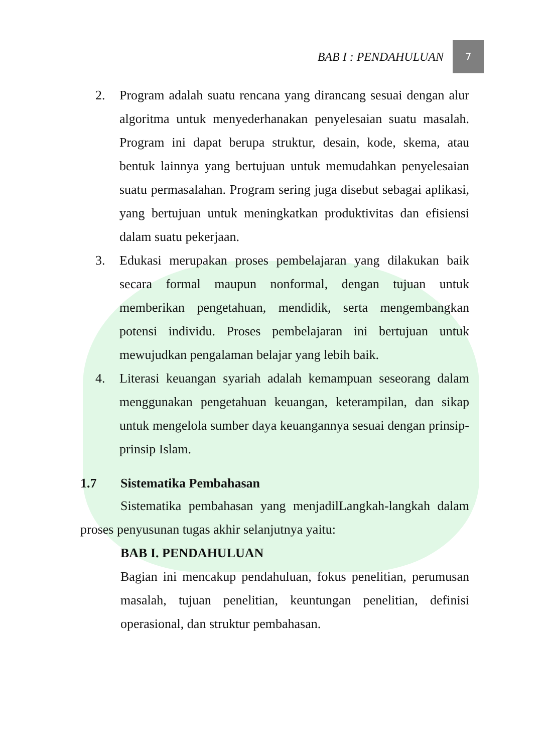BAB I : PENDAHULUAN
7
2. Program adalah suatu rencana yang dirancang sesuai dengan alur algoritma untuk menyederhanakan penyelesaian suatu masalah. Program ini dapat berupa struktur, desain, kode, skema, atau bentuk lainnya yang bertujuan untuk memudahkan penyelesaian suatu permasalahan. Program sering juga disebut sebagai aplikasi, yang bertujuan untuk meningkatkan produktivitas dan efisiensi dalam suatu pekerjaan.
3. Edukasi merupakan proses pembelajaran yang dilakukan baik secara formal maupun nonformal, dengan tujuan untuk memberikan pengetahuan, mendidik, serta mengembangkan potensi individu. Proses pembelajaran ini bertujuan untuk mewujudkan pengalaman belajar yang lebih baik.
4. Literasi keuangan syariah adalah kemampuan seseorang dalam menggunakan pengetahuan keuangan, keterampilan, dan sikap untuk mengelola sumber daya keuangannya sesuai dengan prinsip-prinsip Islam.
1.7 Sistematika Pembahasan
Sistematika pembahasan yang menjadilLangkah-langkah dalam proses penyusunan tugas akhir selanjutnya yaitu:
BAB I. PENDAHULUAN
Bagian ini mencakup pendahuluan, fokus penelitian, perumusan masalah, tujuan penelitian, keuntungan penelitian, definisi operasional, dan struktur pembahasan.